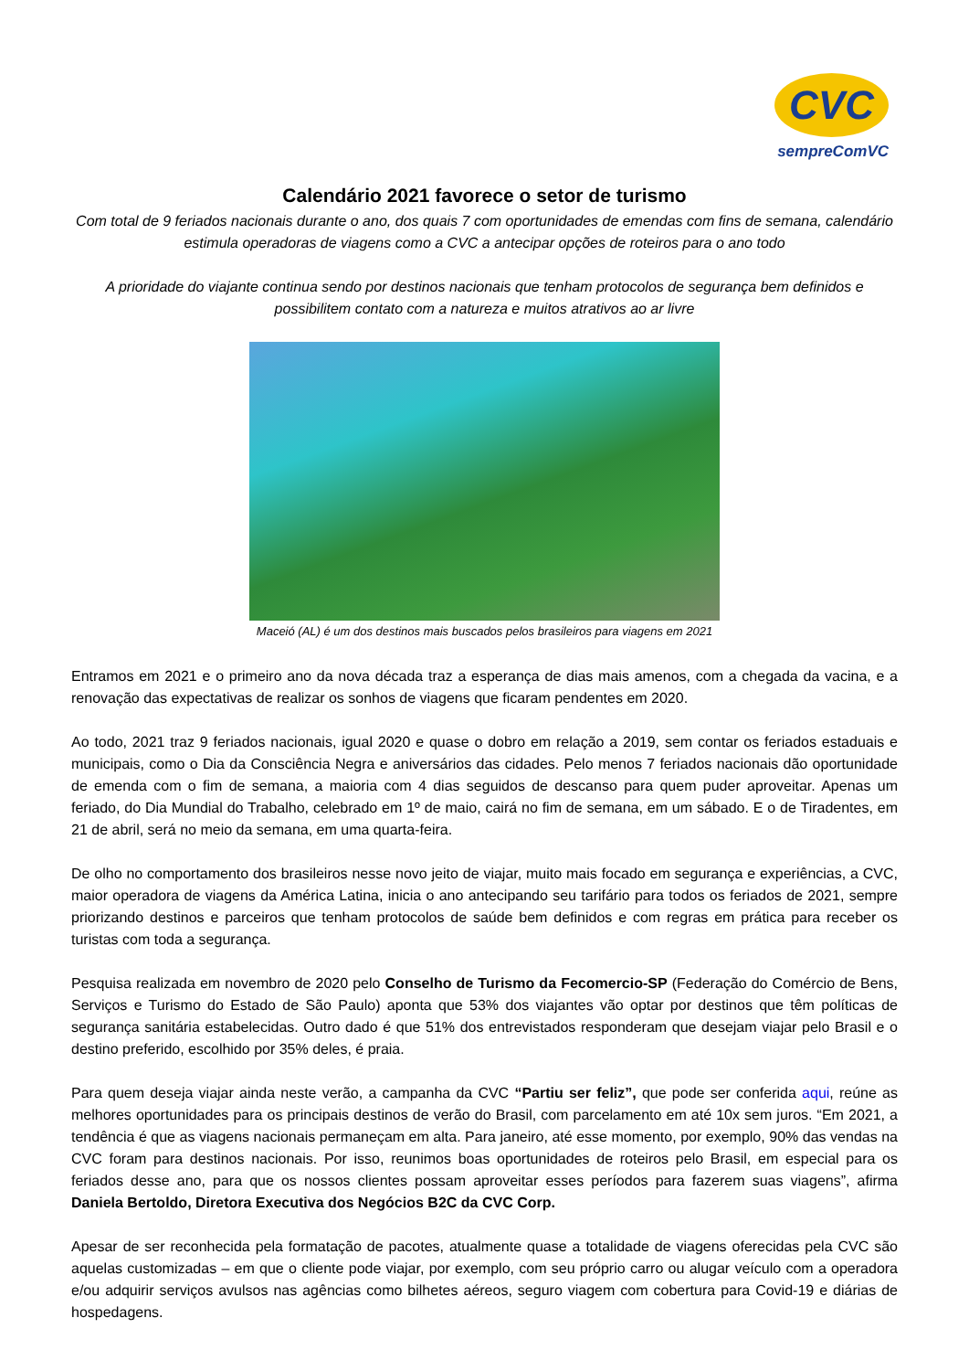CVC
sempreComVC
Calendário 2021 favorece o setor de turismo
Com total de 9 feriados nacionais durante o ano, dos quais 7 com oportunidades de emendas com fins de semana, calendário estimula operadoras de viagens como a CVC a antecipar opções de roteiros para o ano todo
A prioridade do viajante continua sendo por destinos nacionais que tenham protocolos de segurança bem definidos e possibilitem contato com a natureza e muitos atrativos ao ar livre
Maceió (AL) é um dos destinos mais buscados pelos brasileiros para viagens em 2021
Entramos em 2021 e o primeiro ano da nova década traz a esperança de dias mais amenos, com a chegada da vacina, e a renovação das expectativas de realizar os sonhos de viagens que ficaram pendentes em 2020.
Ao todo, 2021 traz 9 feriados nacionais, igual 2020 e quase o dobro em relação a 2019, sem contar os feriados estaduais e municipais, como o Dia da Consciência Negra e aniversários das cidades. Pelo menos 7 feriados nacionais dão oportunidade de emenda com o fim de semana, a maioria com 4 dias seguidos de descanso para quem puder aproveitar. Apenas um feriado, do Dia Mundial do Trabalho, celebrado em 1º de maio, cairá no fim de semana, em um sábado. E o de Tiradentes, em 21 de abril, será no meio da semana, em uma quarta-feira.
De olho no comportamento dos brasileiros nesse novo jeito de viajar, muito mais focado em segurança e experiências, a CVC, maior operadora de viagens da América Latina, inicia o ano antecipando seu tarifário para todos os feriados de 2021, sempre priorizando destinos e parceiros que tenham protocolos de saúde bem definidos e com regras em prática para receber os turistas com toda a segurança.
Pesquisa realizada em novembro de 2020 pelo Conselho de Turismo da Fecomercio-SP (Federação do Comércio de Bens, Serviços e Turismo do Estado de São Paulo) aponta que 53% dos viajantes vão optar por destinos que têm políticas de segurança sanitária estabelecidas. Outro dado é que 51% dos entrevistados responderam que desejam viajar pelo Brasil e o destino preferido, escolhido por 35% deles, é praia.
Para quem deseja viajar ainda neste verão, a campanha da CVC “Partiu ser feliz”, que pode ser conferida aqui, reúne as melhores oportunidades para os principais destinos de verão do Brasil, com parcelamento em até 10x sem juros. “Em 2021, a tendência é que as viagens nacionais permaneçam em alta. Para janeiro, até esse momento, por exemplo, 90% das vendas na CVC foram para destinos nacionais. Por isso, reunimos boas oportunidades de roteiros pelo Brasil, em especial para os feriados desse ano, para que os nossos clientes possam aproveitar esses períodos para fazerem suas viagens”, afirma Daniela Bertoldo, Diretora Executiva dos Negócios B2C da CVC Corp.
Apesar de ser reconhecida pela formatação de pacotes, atualmente quase a totalidade de viagens oferecidas pela CVC são aquelas customizadas – em que o cliente pode viajar, por exemplo, com seu próprio carro ou alugar veículo com a operadora e/ou adquirir serviços avulsos nas agências como bilhetes aéreos, seguro viagem com cobertura para Covid-19 e diárias de hospedagens.